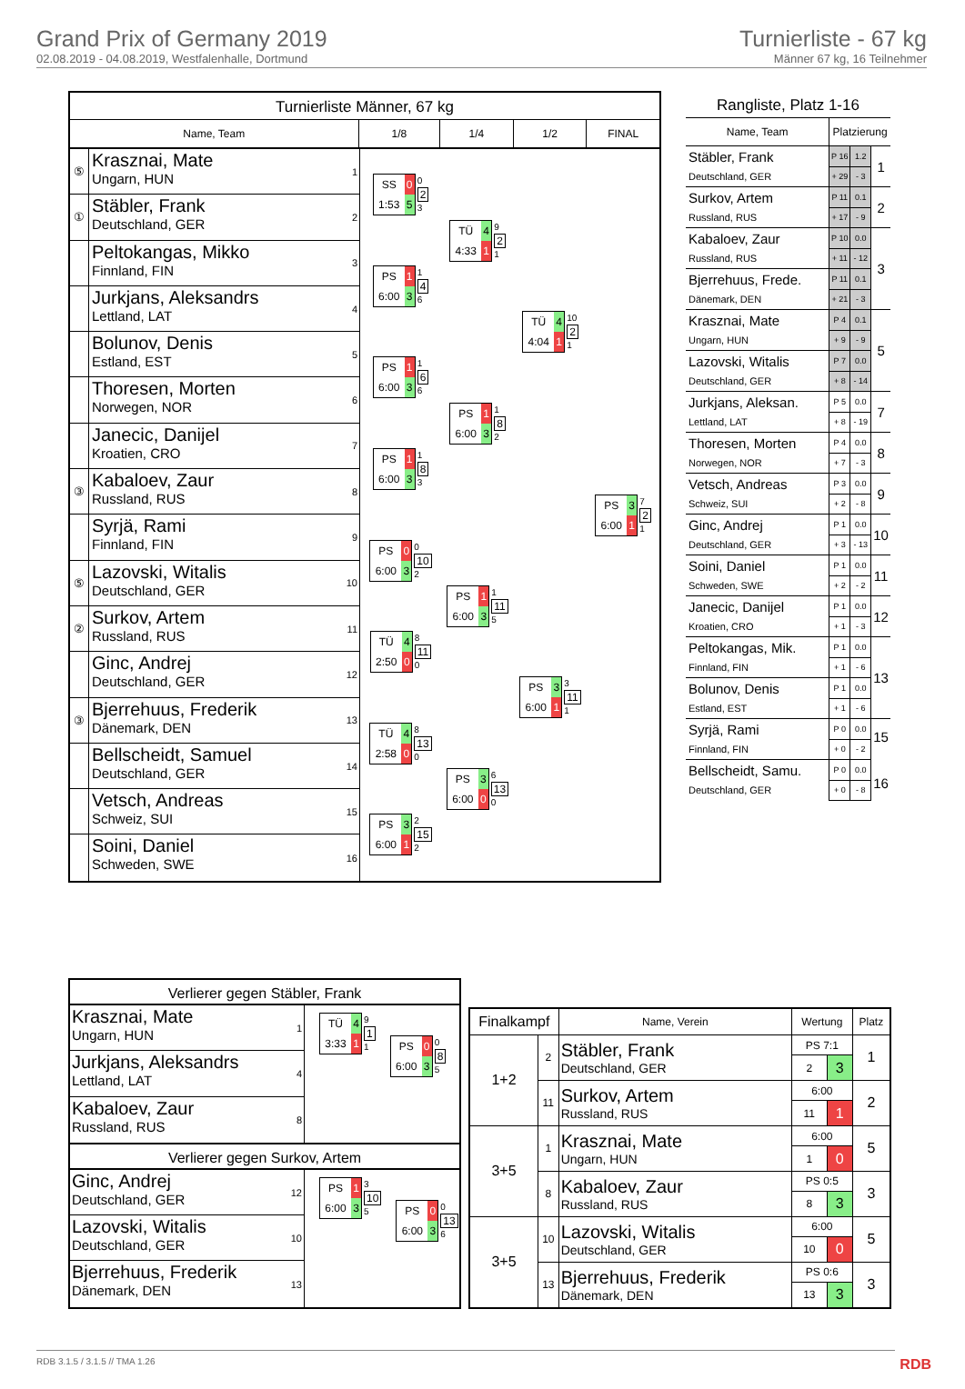Grand Prix of Germany 2019
02.08.2019 - 04.08.2019, Westfalenhalle, Dortmund
Turnierliste - 67 kg
Männer 67 kg, 16 Teilnehmer
Turnierliste Männer, 67 kg
Name, Team 1/8 1/4 1/2 FINAL
⑤
Krasznai, Mate
Ungarn, HUN
1
①
Stäbler, Frank
Deutschland, GER
2
Peltokangas, Mikko
Finnland, FIN
3
Jurkjans, Aleksandrs
Lettland, LAT
4
Bolunov, Denis
Estland, EST
5
Thoresen, Morten
Norwegen, NOR
6
Janecic, Danijel
Kroatien, CRO
7
③
Kabaloev, Zaur
Russland, RUS
8
Syrjä, Rami
Finnland, FIN
9
⑤
Lazovski, Witalis
Deutschland, GER
10
②
Surkov, Artem
Russland, RUS
11
Ginc, Andrej
Deutschland, GER
12
③
Bjerrehuus, Frederik
Dänemark, DEN
13
Bellscheidt, Samuel
Deutschland, GER
14
Vetsch, Andreas
Schweiz, SUI
15
Soini, Daniel
Schweden, SWE
16
SS 0 1:53 5
0
2
3
PS 1 6:00 3
1
4
6
PS 1 6:00 3
1
6
6
PS 1 6:00 3
1
8
3
PS 0 6:00 3
0
10
2
TÜ 4 2:50 0
8
11
0
TÜ 4 2:58 0
8
13
0
PS 3 6:00 1
2
15
2
TÜ 4 4:33 1
9
2
1
PS 1 6:00 3
1
8
2
PS 1 6:00 3
1
11
5
PS 3 6:00 0
6
13
0
TÜ 4 4:04 1
10
2
1
PS 3 6:00 1
3
11
1
PS 3 6:00 1
7
2
1
Rangliste, Platz 1-16
| Name, Team | Platzierung | | |
| --- | --- | --- | --- |
| Stäbler, Frank | P 16 | 1.2 | 1 |
| Deutschland, GER | + 29 | - 3 | |
| Surkov, Artem | P 11 | 0.1 | 2 |
| Russland, RUS | + 17 | - 9 | |
| Kabaloev, Zaur | P 10 | 0.0 | 3 |
| Russland, RUS | + 11 | - 12 | |
| Bjerrehuus, Frede. | P 11 | 0.1 | |
| Dänemark, DEN | + 21 | - 3 | |
| Krasznai, Mate | P 4 | 0.1 | 5 |
| Ungarn, HUN | + 9 | - 9 | |
| Lazovski, Witalis | P 7 | 0.0 | |
| Deutschland, GER | + 8 | - 14 | |
| Jurkjans, Aleksan. | P 5 | 0.0 | 7 |
| Lettland, LAT | + 8 | - 19 | |
| Thoresen, Morten | P 4 | 0.0 | 8 |
| Norwegen, NOR | + 7 | - 3 | |
| Vetsch, Andreas | P 3 | 0.0 | 9 |
| Schweiz, SUI | + 2 | - 8 | |
| Ginc, Andrej | P 1 | 0.0 | 10 |
| Deutschland, GER | + 3 | - 13 | |
| Soini, Daniel | P 1 | 0.0 | 11 |
| Schweden, SWE | + 2 | - 2 | |
| Janecic, Danijel | P 1 | 0.0 | 12 |
| Kroatien, CRO | + 1 | - 3 | |
| Peltokangas, Mik. | P 1 | 0.0 | 13 |
| Finnland, FIN | + 1 | - 6 | |
| Bolunov, Denis | P 1 | 0.0 | |
| Estland, EST | + 1 | - 6 | |
| Syrjä, Rami | P 0 | 0.0 | 15 16 |
| Finnland, FIN | + 0 | - 2 | |
| Bellscheidt, Samu. | P 0 | 0.0 | |
| Deutschland, GER | + 0 | - 8 | |
Verlierer gegen Stäbler, Frank
Krasznai, Mate
Ungarn, HUN
1
Jurkjans, Aleksandrs
Lettland, LAT
4
Kabaloev, Zaur
Russland, RUS
8
TÜ 4 3:33 1
9
1
1
PS 0 6:00 3
0
8
5
Verlierer gegen Surkov, Artem
Ginc, Andrej
Deutschland, GER
12
Lazovski, Witalis
Deutschland, GER
10
Bjerrehuus, Frederik
Dänemark, DEN
13
PS 1 6:00 3
3
10
5
PS 0 6:00 3
0
13
6
| Finalkampf | | Name, Verein | Wertung | | Platz |
| --- | --- | --- | --- | --- | --- |
| 1+2 | 2 | Stäbler, Frank Deutschland, GER | PS 7:1 | | 1 |
| | | | 2 | 3 | |
| | 11 | Surkov, Artem Russland, RUS | 6:00 | | 2 |
| | | | 11 | 1 | |
| 3+5 | 1 | Krasznai, Mate Ungarn, HUN | 6:00 | | 5 |
| | | | 1 | 0 | |
| | 8 | Kabaloev, Zaur Russland, RUS | PS 0:5 | | 3 |
| | | | 8 | 3 | |
| 3+5 | 10 | Lazovski, Witalis Deutschland, GER | 6:00 | | 5 |
| | | | 10 | 0 | |
| | 13 | Bjerrehuus, Frederik Dänemark, DEN | PS 0:6 | | 3 |
| | | | 13 | 3 | |
RDB 3.1.5 / 3.1.5 // TMA 1.26 RDB